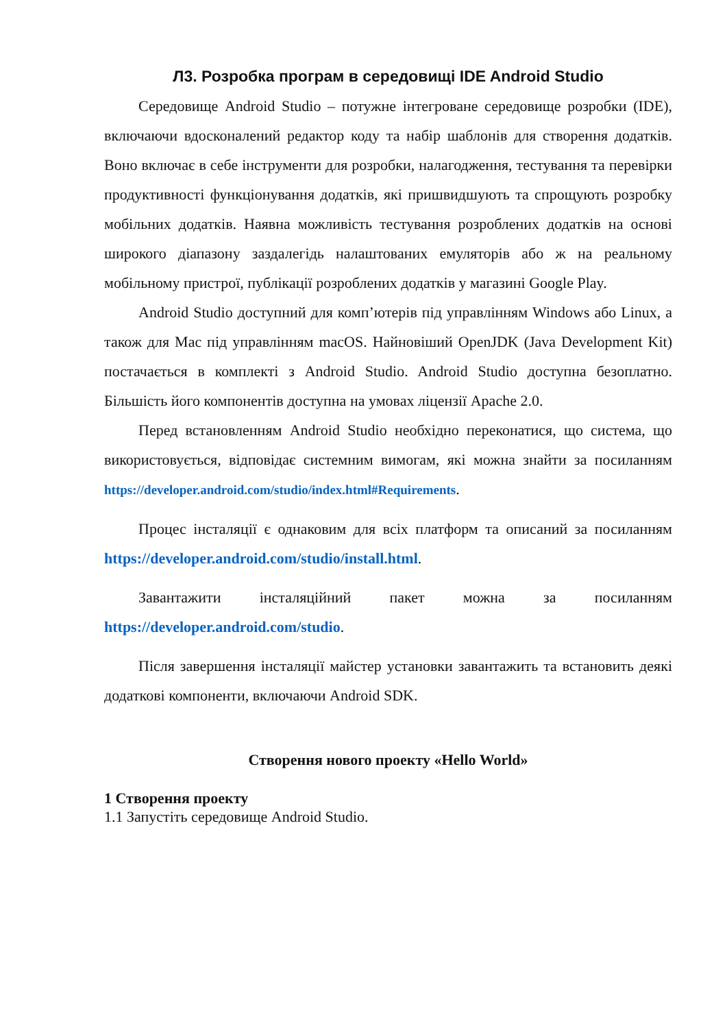Л3. Розробка програм в середовищі IDE Android Studio
Середовище Android Studio – потужне інтегроване середовище розробки (IDE), включаючи вдосконалений редактор коду та набір шаблонів для створення додатків. Воно включає в себе інструменти для розробки, налагодження, тестування та перевірки продуктивності функціонування додатків, які пришвидшують та спрощують розробку мобільних додатків. Наявна можливість тестування розроблених додатків на основі широкого діапазону заздалегідь налаштованих емуляторів або ж на реальному мобільному пристрої, публікації розроблених додатків у магазині Google Play.
Android Studio доступний для комп’ютерів під управлінням Windows або Linux, а також для Mac під управлінням macOS. Найновіший OpenJDK (Java Development Kit) постачається в комплекті з Android Studio. Android Studio доступна безоплатно. Більшість його компонентів доступна на умовах ліцензії Apache 2.0.
Перед встановленням Android Studio необхідно переконатися, що система, що використовується, відповідає системним вимогам, які можна знайти за посиланням https://developer.android.com/studio/index.html#Requirements.
Процес інсталяції є однаковим для всіх платформ та описаний за посиланням https://developer.android.com/studio/install.html.
Завантажити інсталяційний пакет можна за посиланням https://developer.android.com/studio.
Після завершення інсталяції майстер установки завантажить та встановить деякі додаткові компоненти, включаючи Android SDK.
Створення нового проекту «Hello World»
1 Створення проекту
1.1 Запустіть середовище Android Studio.